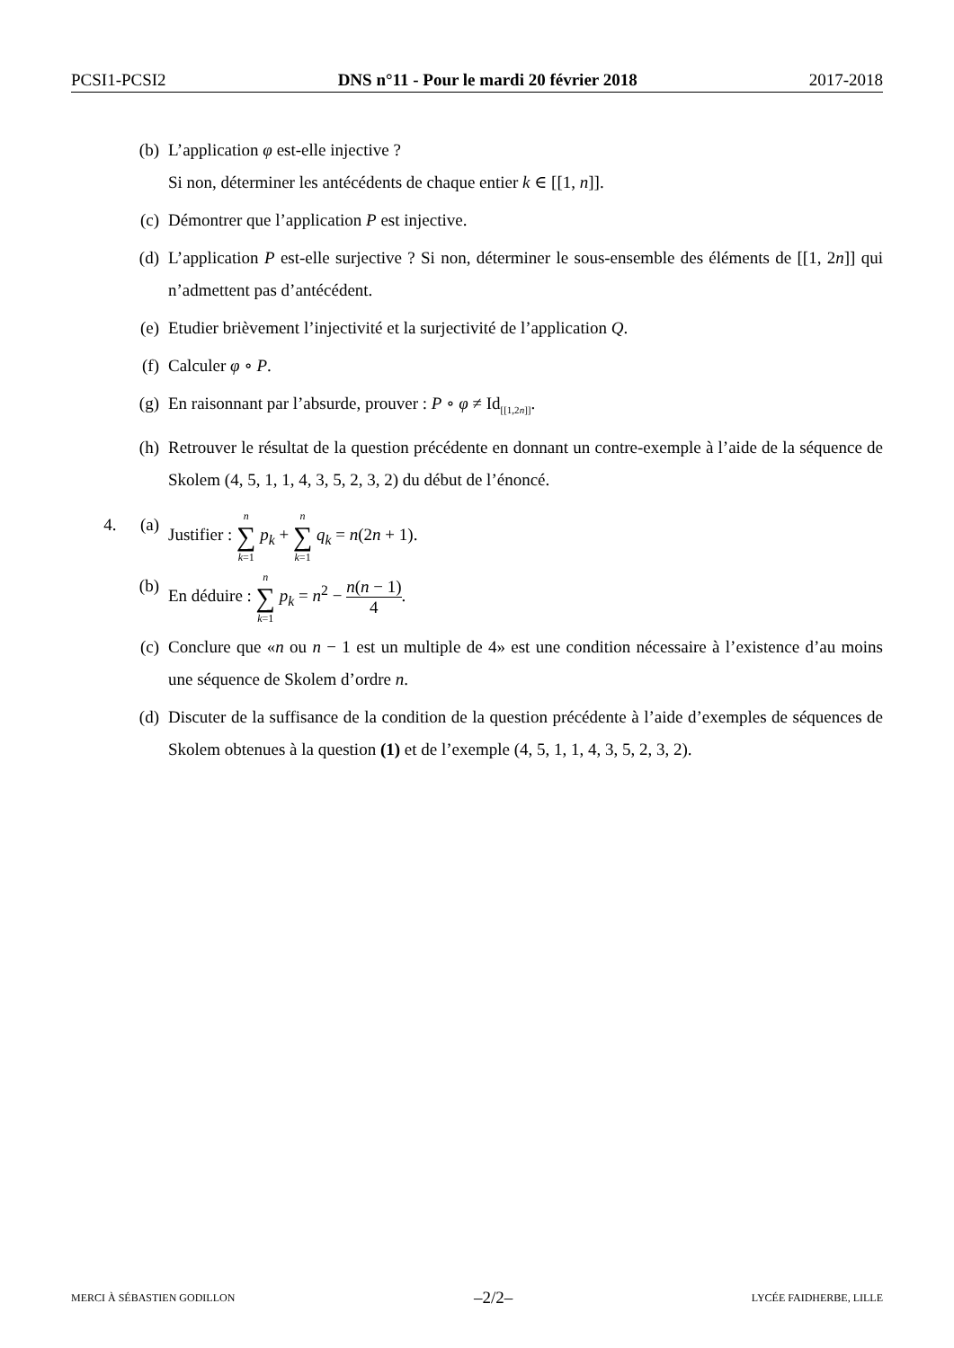PCSI1-PCSI2 DNS n°11 - Pour le mardi 20 février 2018 2017-2018
(b) L’application φ est-elle injective ?
Si non, déterminer les antécédents de chaque entier k ∈ [[1, n]].
(c) Démontrer que l’application P est injective.
(d) L’application P est-elle surjective ? Si non, déterminer le sous-ensemble des éléments de [[1, 2n]] qui n’admettent pas d’antécédent.
(e) Etudier brièvement l’injectivité et la surjectivité de l’application Q.
(f) Calculer φ ∘ P.
(g) En raisonnant par l’absurde, prouver : P ∘ φ ≠ Id<sub>[[1,2n]]</sub>.
(h) Retrouver le résultat de la question précédente en donnant un contre-exemple à l’aide de la séquence de Skolem (4, 5, 1, 1, 4, 3, 5, 2, 3, 2) du début de l’énoncé.
4. (a) Justifier : n ∑ k=1 p<sub>k</sub> + n ∑ k=1 q<sub>k</sub> = n(2n + 1).
(b) En déduire : n ∑ k=1 p<sub>k</sub> = n<sup>2</sup> − n(n − 1) 4.
(c) Conclure que «n ou n − 1 est un multiple de 4» est une condition nécessaire à l’existence d’au moins une séquence de Skolem d’ordre n.
(d) Discuter de la suffisance de la condition de la question précédente à l’aide d’exemples de séquences de Skolem obtenues à la question (1) et de l’exemple (4, 5, 1, 1, 4, 3, 5, 2, 3, 2).
MERCI À SÉBASTIEN GODILLON –2/2– LYCÉE FAIDHERBE, LILLE